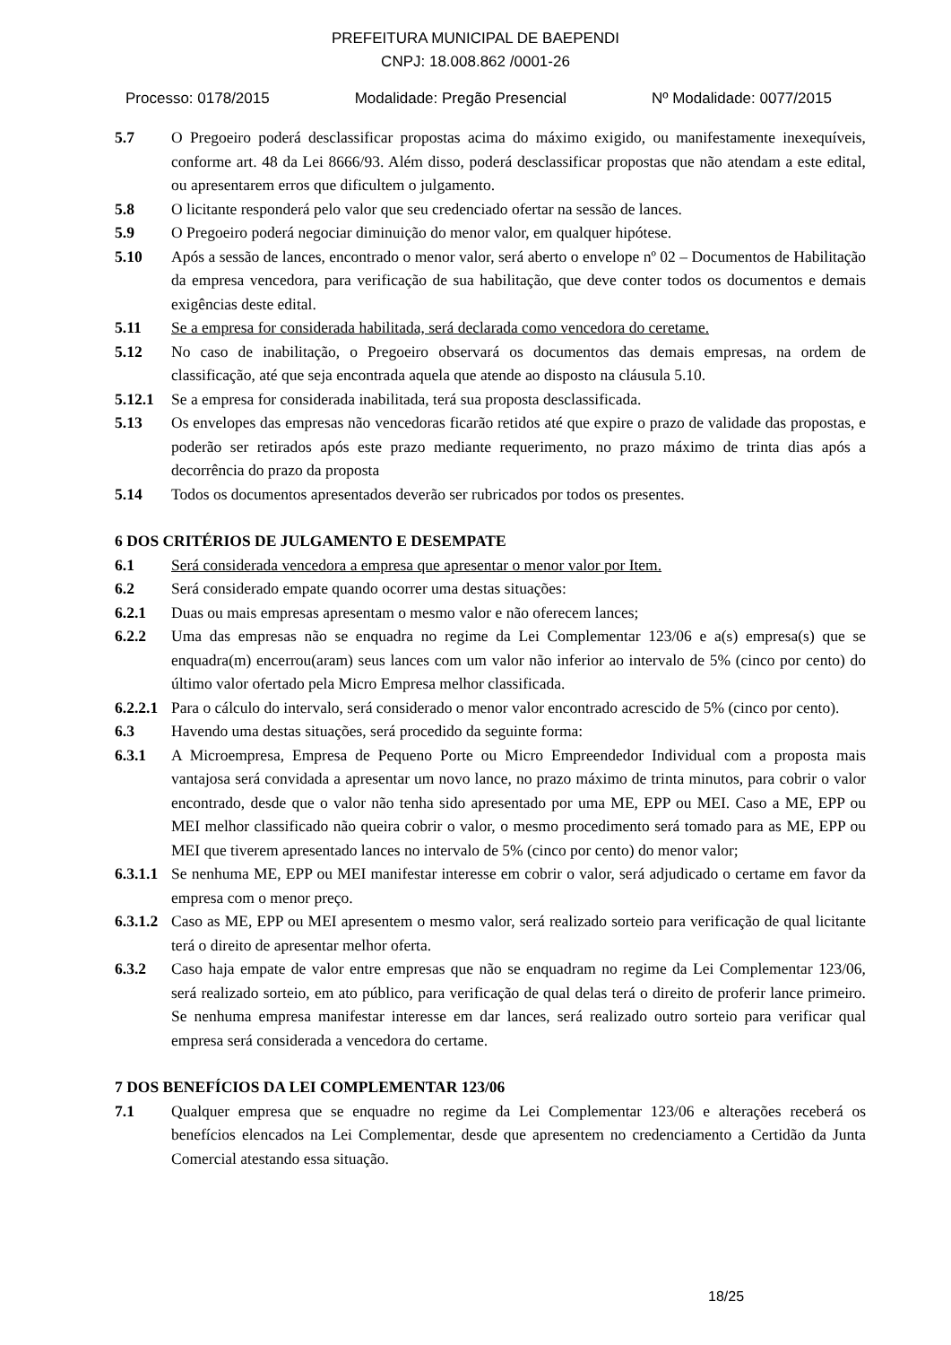PREFEITURA MUNICIPAL DE BAEPENDI
CNPJ: 18.008.862 /0001-26
Processo: 0178/2015 Modalidade: Pregão Presencial Nº Modalidade: 0077/2015
5.7 O Pregoeiro poderá desclassificar propostas acima do máximo exigido, ou manifestamente inexequíveis, conforme art. 48 da Lei 8666/93. Além disso, poderá desclassificar propostas que não atendam a este edital, ou apresentarem erros que dificultem o julgamento.
5.8 O licitante responderá pelo valor que seu credenciado ofertar na sessão de lances.
5.9 O Pregoeiro poderá negociar diminuição do menor valor, em qualquer hipótese.
5.10 Após a sessão de lances, encontrado o menor valor, será aberto o envelope nº 02 – Documentos de Habilitação da empresa vencedora, para verificação de sua habilitação, que deve conter todos os documentos e demais exigências deste edital.
5.11 Se a empresa for considerada habilitada, será declarada como vencedora do ceretame.
5.12 No caso de inabilitação, o Pregoeiro observará os documentos das demais empresas, na ordem de classificação, até que seja encontrada aquela que atende ao disposto na cláusula 5.10.
5.12.1 Se a empresa for considerada inabilitada, terá sua proposta desclassificada.
5.13 Os envelopes das empresas não vencedoras ficarão retidos até que expire o prazo de validade das propostas, e poderão ser retirados após este prazo mediante requerimento, no prazo máximo de trinta dias após a decorrência do prazo da proposta
5.14 Todos os documentos apresentados deverão ser rubricados por todos os presentes.
6 DOS CRITÉRIOS DE JULGAMENTO E DESEMPATE
6.1 Será considerada vencedora a empresa que apresentar o menor valor por Item.
6.2 Será considerado empate quando ocorrer uma destas situações:
6.2.1 Duas ou mais empresas apresentam o mesmo valor e não oferecem lances;
6.2.2 Uma das empresas não se enquadra no regime da Lei Complementar 123/06 e a(s) empresa(s) que se enquadra(m) encerrou(aram) seus lances com um valor não inferior ao intervalo de 5% (cinco por cento) do último valor ofertado pela Micro Empresa melhor classificada.
6.2.2.1 Para o cálculo do intervalo, será considerado o menor valor encontrado acrescido de 5% (cinco por cento).
6.3 Havendo uma destas situações, será procedido da seguinte forma:
6.3.1 A Microempresa, Empresa de Pequeno Porte ou Micro Empreendedor Individual com a proposta mais vantajosa será convidada a apresentar um novo lance, no prazo máximo de trinta minutos, para cobrir o valor encontrado, desde que o valor não tenha sido apresentado por uma ME, EPP ou MEI. Caso a ME, EPP ou MEI melhor classificado não queira cobrir o valor, o mesmo procedimento será tomado para as ME, EPP ou MEI que tiverem apresentado lances no intervalo de 5% (cinco por cento) do menor valor;
6.3.1.1 Se nenhuma ME, EPP ou MEI manifestar interesse em cobrir o valor, será adjudicado o certame em favor da empresa com o menor preço.
6.3.1.2 Caso as ME, EPP ou MEI apresentem o mesmo valor, será realizado sorteio para verificação de qual licitante terá o direito de apresentar melhor oferta.
6.3.2 Caso haja empate de valor entre empresas que não se enquadram no regime da Lei Complementar 123/06, será realizado sorteio, em ato público, para verificação de qual delas terá o direito de proferir lance primeiro. Se nenhuma empresa manifestar interesse em dar lances, será realizado outro sorteio para verificar qual empresa será considerada a vencedora do certame.
7 DOS BENEFÍCIOS DA LEI COMPLEMENTAR 123/06
7.1 Qualquer empresa que se enquadre no regime da Lei Complementar 123/06 e alterações receberá os benefícios elencados na Lei Complementar, desde que apresentem no credenciamento a Certidão da Junta Comercial atestando essa situação.
18/25